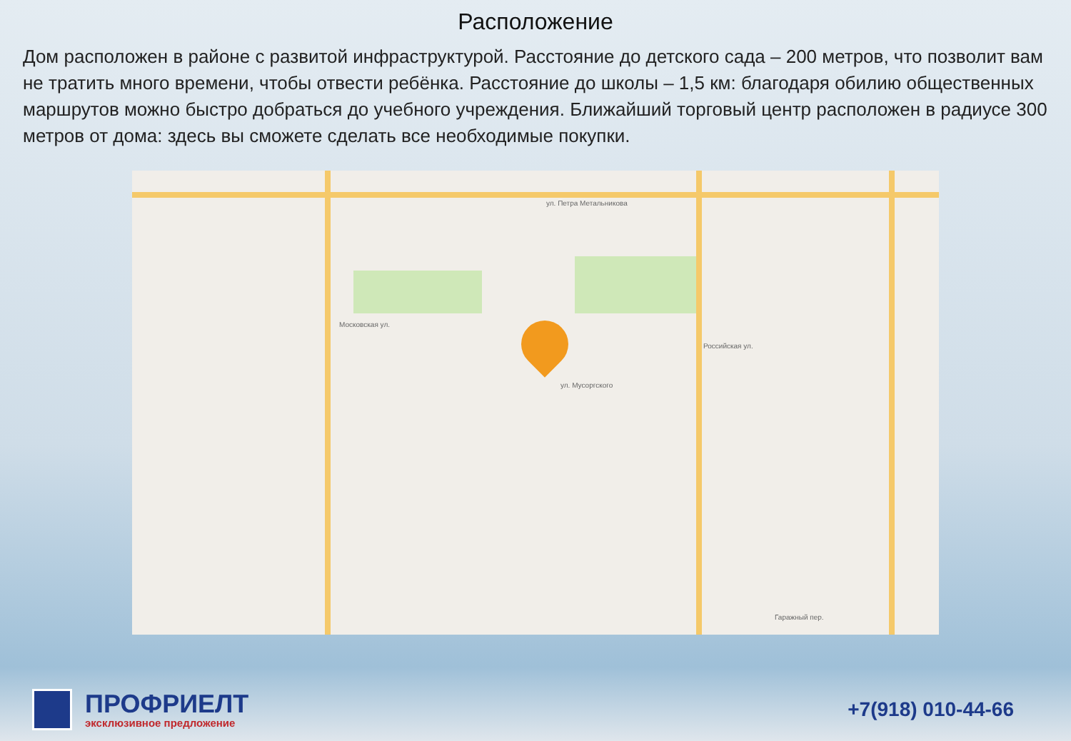Расположение
Дом расположен в районе с развитой инфраструктурой. Расстояние до детского сада – 200 метров, что позволит вам не тратить много времени, чтобы отвести ребёнка. Расстояние до школы – 1,5 км: благодаря обилию общественных маршрутов можно быстро добраться до учебного учреждения. Ближайший торговый центр расположен в радиусе 300 метров от дома: здесь вы сможете сделать все необходимые покупки.
ул. Петра Метальникова
Московская ул.
Российская ул.
ул. Мусоргского
Гаражный пер.
ПРОФРИЕЛТ
эксклюзивное предложение
+7(918) 010-44-66